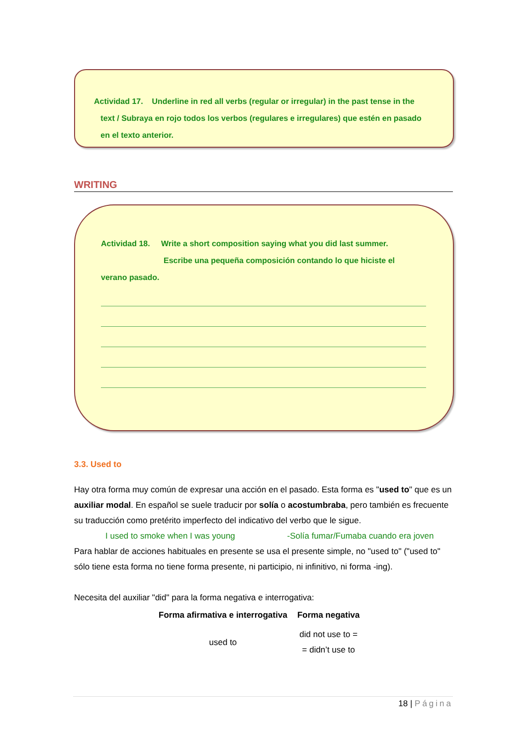Actividad 17. Underline in red all verbs (regular or irregular) in the past tense in the
text / Subraya en rojo todos los verbos (regulares e irregulares) que estén en pasado
en el texto anterior.
WRITING
Actividad 18. Write a short composition saying what you did last summer.
Escribe una pequeña composición contando lo que hiciste el
verano pasado.
3.3. Used to
Hay otra forma muy común de expresar una acción en el pasado. Esta forma es "used to" que es un auxiliar modal. En español se suele traducir por solía o acostumbraba, pero también es frecuente su traducción como pretérito imperfecto del indicativo del verbo que le sigue.
I used to smoke when I was young -Solía fumar/Fumaba cuando era joven
Para hablar de acciones habituales en presente se usa el presente simple, no "used to" ("used to" sólo tiene esta forma no tiene forma presente, ni participio, ni infinitivo, ni forma -ing).
Necesita del auxiliar "did" para la forma negativa e interrogativa:
| Forma afirmativa e interrogativa | Forma negativa |
| --- | --- |
| used to | did not use to = = didn’t use to |
18 | Página